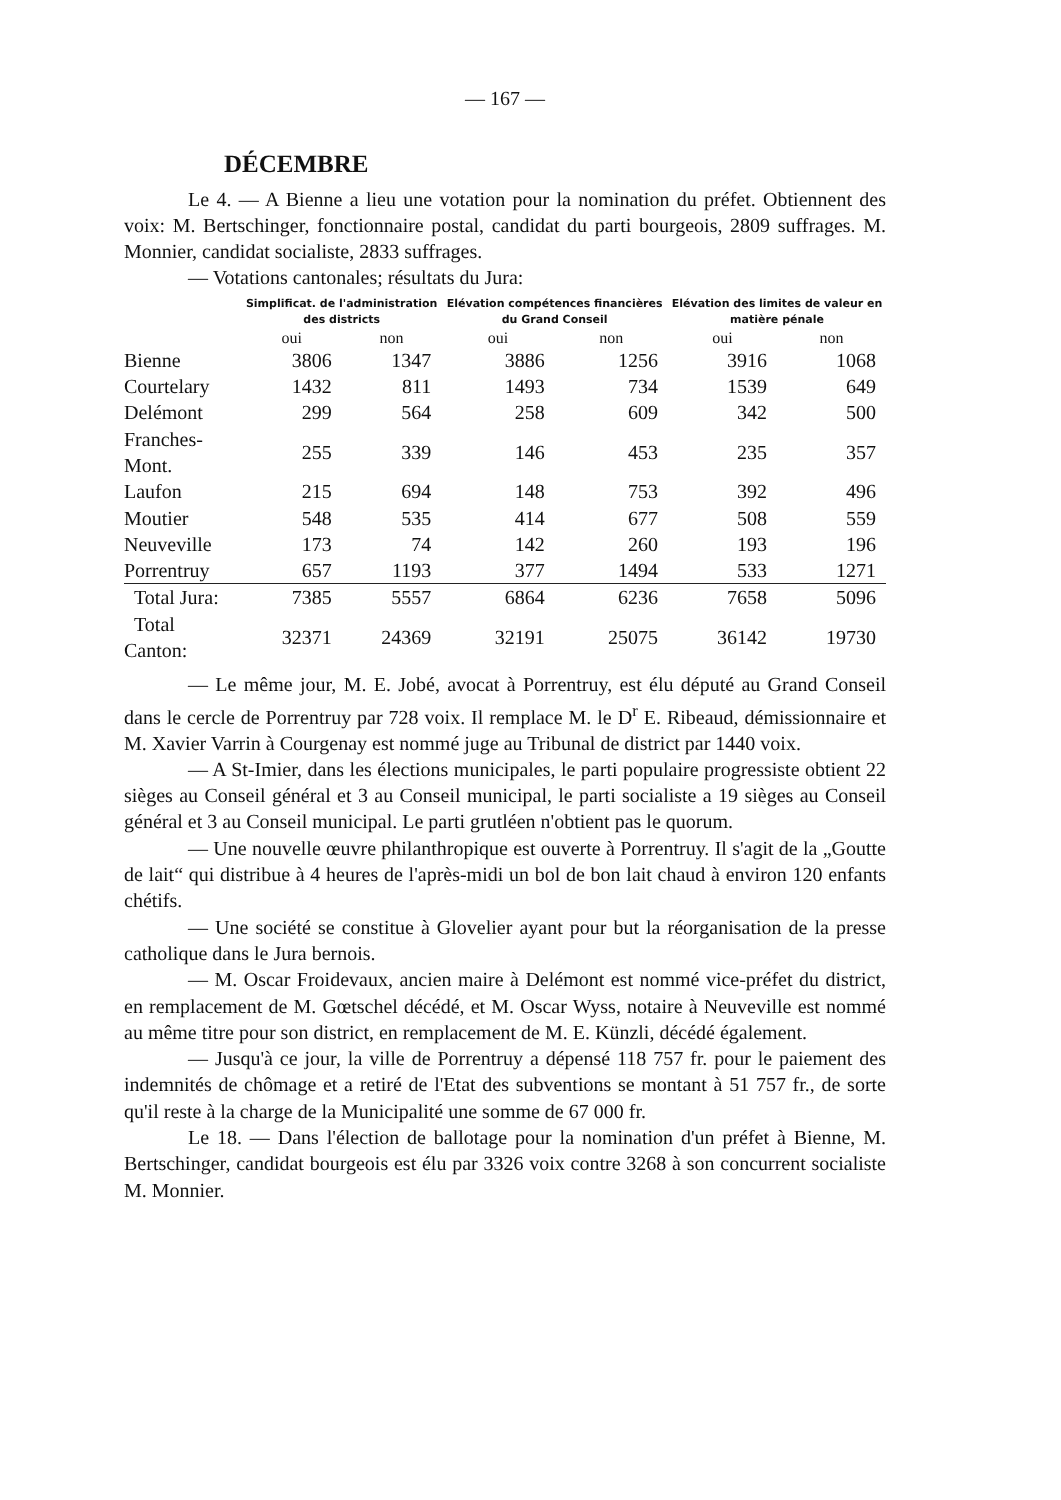— 167 —
DÉCEMBRE
Le 4. — A Bienne a lieu une votation pour la nomination du préfet. Obtiennent des voix: M. Bertschinger, fonctionnaire postal, candidat du parti bourgeois, 2809 suffrages. M. Monnier, candidat socialiste, 2833 suffrages.
— Votations cantonales; résultats du Jura:
| | Simplificat. de l'administration des districts | | Elévation compétences financières du Grand Conseil | | Elévation des limites de valeur en matière pénale | |
| --- | --- | --- | --- | --- | --- | --- |
| | oui | non | oui | non | oui | non |
| Bienne | 3806 | 1347 | 3886 | 1256 | 3916 | 1068 |
| Courtelary | 1432 | 811 | 1493 | 734 | 1539 | 649 |
| Delémont | 299 | 564 | 258 | 609 | 342 | 500 |
| Franches-Mont. | 255 | 339 | 146 | 453 | 235 | 357 |
| Laufon | 215 | 694 | 148 | 753 | 392 | 496 |
| Moutier | 548 | 535 | 414 | 677 | 508 | 559 |
| Neuveville | 173 | 74 | 142 | 260 | 193 | 196 |
| Porrentruy | 657 | 1193 | 377 | 1494 | 533 | 1271 |
| Total Jura: | 7385 | 5557 | 6864 | 6236 | 7658 | 5096 |
| Total Canton: | 32371 | 24369 | 32191 | 25075 | 36142 | 19730 |
— Le même jour, M. E. Jobé, avocat à Porrentruy, est élu député au Grand Conseil dans le cercle de Porrentruy par 728 voix. Il remplace M. le D<sup>r</sup> E. Ribeaud, démissionnaire et M. Xavier Varrin à Courgenay est nommé juge au Tribunal de district par 1440 voix.
— A St-Imier, dans les élections municipales, le parti populaire progressiste obtient 22 sièges au Conseil général et 3 au Conseil municipal, le parti socialiste a 19 sièges au Conseil général et 3 au Conseil municipal. Le parti grutléen n'obtient pas le quorum.
— Une nouvelle œuvre philanthropique est ouverte à Porrentruy. Il s'agit de la „Goutte de lait“ qui distribue à 4 heures de l'après-midi un bol de bon lait chaud à environ 120 enfants chétifs.
— Une société se constitue à Glovelier ayant pour but la réorganisation de la presse catholique dans le Jura bernois.
— M. Oscar Froidevaux, ancien maire à Delémont est nommé vice-préfet du district, en remplacement de M. Gœtschel décédé, et M. Oscar Wyss, notaire à Neuveville est nommé au même titre pour son district, en remplacement de M. E. Künzli, décédé également.
— Jusqu'à ce jour, la ville de Porrentruy a dépensé 118 757 fr. pour le paiement des indemnités de chômage et a retiré de l'Etat des subventions se montant à 51 757 fr., de sorte qu'il reste à la charge de la Municipalité une somme de 67 000 fr.
Le 18. — Dans l'élection de ballotage pour la nomination d'un préfet à Bienne, M. Bertschinger, candidat bourgeois est élu par 3326 voix contre 3268 à son concurrent socialiste M. Monnier.